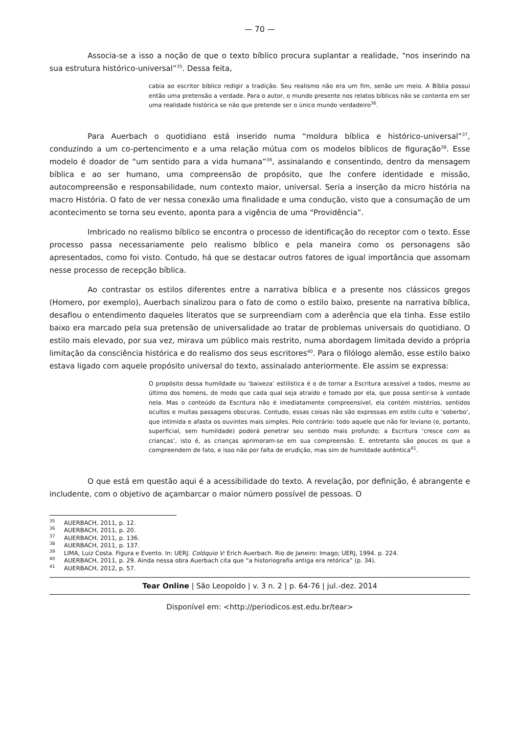— 70 —
Associa-se a isso a noção de que o texto bíblico procura suplantar a realidade, “nos inserindo na sua estrutura histórico-universal”<sup>35</sup>. Dessa feita,
cabia ao escritor bíblico redigir a tradição. Seu realismo não era um fim, senão um meio. A Bíblia possui então uma pretensão a verdade. Para o autor, o mundo presente nos relatos bíblicos não se contenta em ser uma realidade histórica se não que pretende ser o único mundo verdadeiro<sup>36</sup>.
Para Auerbach o quotidiano está inserido numa “moldura bíblica e histórico-universal”<sup>37</sup>, conduzindo a um co-pertencimento e a uma relação mútua com os modelos bíblicos de figuração<sup>38</sup>. Esse modelo é doador de “um sentido para a vida humana”<sup>39</sup>, assinalando e consentindo, dentro da mensagem bíblica e ao ser humano, uma compreensão de propósito, que lhe confere identidade e missão, autocompreensão e responsabilidade, num contexto maior, universal. Seria a inserção da micro história na macro História. O fato de ver nessa conexão uma finalidade e uma condução, visto que a consumação de um acontecimento se torna seu evento, aponta para a vigência de uma “Providência”.
Imbricado no realismo bíblico se encontra o processo de identificação do receptor com o texto. Esse processo passa necessariamente pelo realismo bíblico e pela maneira como os personagens são apresentados, como foi visto. Contudo, há que se destacar outros fatores de igual importância que assomam nesse processo de recepção bíblica.
Ao contrastar os estilos diferentes entre a narrativa bíblica e a presente nos clássicos gregos (Homero, por exemplo), Auerbach sinalizou para o fato de como o estilo baixo, presente na narrativa bíblica, desafiou o entendimento daqueles literatos que se surpreendiam com a aderência que ela tinha. Esse estilo baixo era marcado pela sua pretensão de universalidade ao tratar de problemas universais do quotidiano. O estilo mais elevado, por sua vez, mirava um público mais restrito, numa abordagem limitada devido a própria limitação da consciência histórica e do realismo dos seus escritores<sup>40</sup>. Para o filólogo alemão, esse estilo baixo estava ligado com aquele propósito universal do texto, assinalado anteriormente. Ele assim se expressa:
O propósito dessa humildade ou ‘baixeza’ estilística é o de tornar a Escritura acessível a todos, mesmo ao último dos homens, de modo que cada qual seja atraído e tomado por ela, que possa sentir-se à vontade nela. Mas o conteúdo da Escritura não é imediatamente compreensível, ela contém mistérios, sentidos ocultos e muitas passagens obscuras. Contudo, essas coisas não são expressas em estilo culto e ‘soberbo’, que intimida e afasta os ouvintes mais simples. Pelo contrário: todo aquele que não for leviano (e, portanto, superficial, sem humildade) poderá penetrar seu sentido mais profundo; a Escritura ‘cresce com as crianças’, isto é, as crianças aprimoram-se em sua compreensão. E, entretanto são poucos os que a compreendem de fato, e isso não por falta de erudição, mas sim de humildade autêntica<sup>41</sup>.
O que está em questão aqui é a acessibilidade do texto. A revelação, por definição, é abrangente e includente, com o objetivo de açambarcar o maior número possível de pessoas. O
<sup>35</sup> AUERBACH, 2011, p. 12.
<sup>36</sup> AUERBACH, 2011, p. 20.
<sup>37</sup> AUERBACH, 2011, p. 136.
<sup>38</sup> AUERBACH, 2011, p. 137.
<sup>39</sup> LIMA, Luiz Costa. Figura e Evento. In: UERJ. Colóquio V: Erich Auerbach. Rio de Janeiro: Imago; UERJ, 1994. p. 224.
<sup>40</sup> AUERBACH, 2011, p. 29. Ainda nessa obra Auerbach cita que “a historiografia antiga era retórica” (p. 34).
<sup>41</sup> AUERBACH, 2012, p. 57.
Tear Online | São Leopoldo | v. 3 n. 2 | p. 64-76 | jul.-dez. 2014
Disponível em: <http://periodicos.est.edu.br/tear>